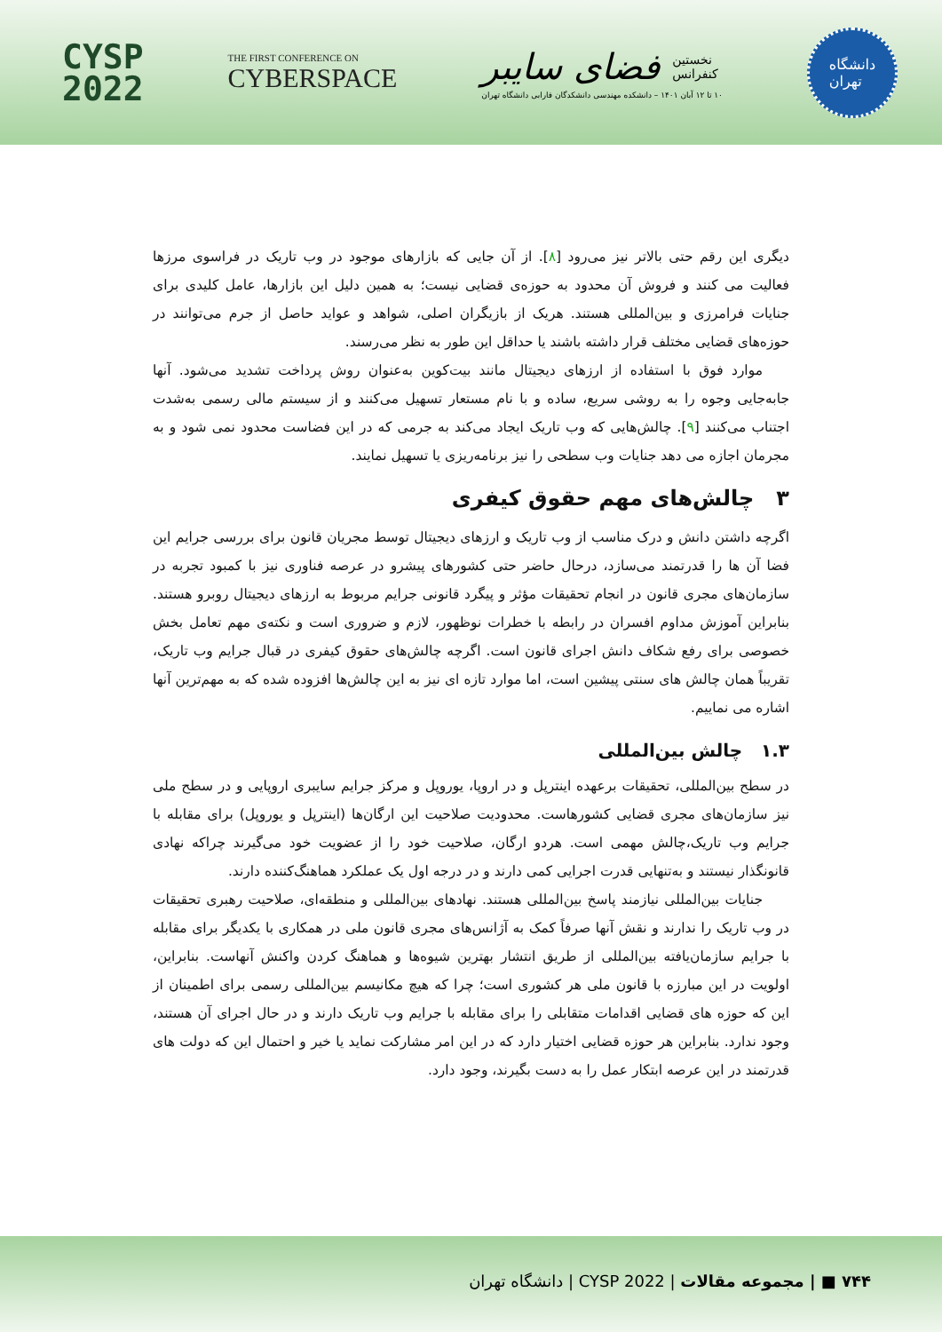CYSP
2022
THE FIRST CONFERENCE ON
CYBERSPACE
فضای سایبر نخستین
کنفرانس
۱۰ تا ۱۲ آبان ۱۴۰۱ – دانشکده مهندسی دانشکدگان فارابی دانشگاه تهران
دانشگاه
تهران
دیگری این رقم حتی بالاتر نیز می‌رود [۸]. از آن جایی که بازارهای موجود در وب تاریک در فراسوی مرزها فعالیت می کنند و فروش آن محدود به حوزه‌ی قضایی نیست؛ به همین دلیل این بازارها، عامل کلیدی برای جنایات فرامرزی و بین‌المللی هستند. هریک از بازیگران اصلی، شواهد و عواید حاصل از جرم می‌توانند در حوزه‌های قضایی مختلف قرار داشته باشند یا حداقل این طور به نظر می‌رسند.
موارد فوق با استفاده از ارزهای دیجیتال مانند بیت‌کوین به‌عنوان روش پرداخت تشدید می‌شود. آنها جابه‌جایی وجوه را به روشی سریع، ساده و با نام مستعار تسهیل می‌کنند و از سیستم مالی رسمی به‌شدت اجتناب می‌کنند [۹]. چالش‌هایی که وب تاریک ایجاد می‌کند به جرمی که در این فضاست محدود نمی شود و به مجرمان اجازه می دهد جنایات وب سطحی را نیز برنامه‌ریزی یا تسهیل نمایند.
۳ چالش‌های مهم حقوق کیفری
اگرچه داشتن دانش و درک مناسب از وب تاریک و ارزهای دیجیتال توسط مجریان قانون برای بررسی جرایم این فضا آن ها را قدرتمند می‌سازد، درحال حاضر حتی کشورهای پیشرو در عرصه فناوری نیز با کمبود تجربه در سازمان‌های مجری قانون در انجام تحقیقات مؤثر و پیگرد قانونی جرایم مربوط به ارزهای دیجیتال روبرو هستند. بنابراین آموزش مداوم افسران در رابطه با خطرات نوظهور، لازم و ضروری است و نکته‌ی مهم تعامل بخش خصوصی برای رفع شکاف دانش اجرای قانون است. اگرچه چالش‌های حقوق کیفری در قبال جرایم وب تاریک، تقریباً همان چالش های سنتی پیشین است، اما موارد تازه ای نیز به این چالش‌ها افزوده شده که به مهم‌ترین آنها اشاره می نماییم.
۱.۳ چالش بین‌المللی
در سطح بین‌المللی، تحقیقات برعهده اینترپل و در اروپا، یوروپل و مرکز جرایم سایبری اروپایی و در سطح ملی نیز سازمان‌های مجری قضایی کشورهاست. محدودیت صلاحیت این ارگان‌ها (اینترپل و یوروپل) برای مقابله با جرایم وب تاریک،چالش مهمی است. هردو ارگان، صلاحیت خود را از عضویت خود می‌گیرند چراکه نهادی قانونگذار نیستند و به‌تنهایی قدرت اجرایی کمی دارند و در درجه اول یک عملکرد هماهنگ‌کننده دارند.
جنایات بین‌المللی نیازمند پاسخ بین‌المللی هستند. نهادهای بین‌المللی و منطقه‌ای، صلاحیت رهبری تحقیقات در وب تاریک را ندارند و نقش آنها صرفاً کمک به آژانس‌های مجری قانون ملی در همکاری با یکدیگر برای مقابله با جرایم سازمان‌یافته بین‌المللی از طریق انتشار بهترین شیوه‌ها و هماهنگ کردن واکنش آنهاست. بنابراین، اولویت در این مبارزه با قانون ملی هر کشوری است؛ چرا که هیچ مکانیسم بین‌المللی رسمی برای اطمینان از این که حوزه های قضایی اقدامات متقابلی را برای مقابله با جرایم وب تاریک دارند و در حال اجرای آن هستند، وجود ندارد. بنابراین هر حوزه قضایی اختیار دارد که در این امر مشارکت نماید یا خیر و احتمال این که دولت های قدرتمند در این عرصه ابتکار عمل را به دست بگیرند، وجود دارد.
۷۴۴ ■ | مجموعه مقالات | CYSP 2022 | دانشگاه تهران